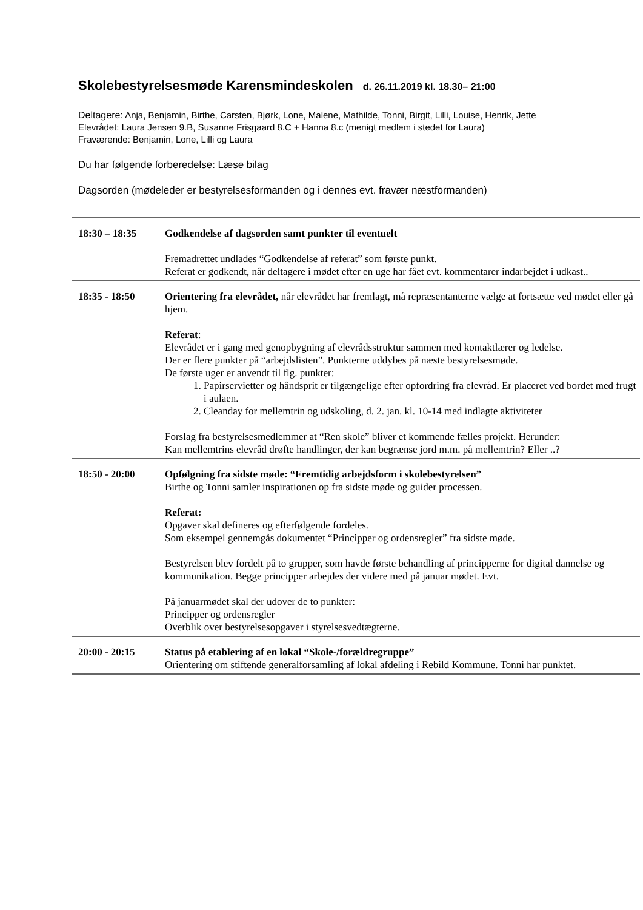Skolebestyrelsesmøde Karensmindeskolen d. 26.11.2019 kl. 18.30– 21:00
Deltagere: Anja, Benjamin, Birthe, Carsten, Bjørk, Lone, Malene, Mathilde, Tonni, Birgit, Lilli, Louise, Henrik, Jette
Elevrådet: Laura Jensen 9.B, Susanne Frisgaard 8.C + Hanna 8.c (menigt medlem i stedet for Laura)
Fraværende: Benjamin, Lone, Lilli og Laura
Du har følgende forberedelse: Læse bilag
Dagsorden (mødeleder er bestyrelsesformanden og i dennes evt. fravær næstformanden)
| 18:30 – 18:35 | Godkendelse af dagsorden samt punkter til eventuelt Fremadrettet undlades “Godkendelse af referat” som første punkt. Referat er godkendt, når deltagere i mødet efter en uge har fået evt. kommentarer indarbejdet i udkast.. |
| 18:35 - 18:50 | Orientering fra elevrådet, når elevrådet har fremlagt, må repræsentanterne vælge at fortsætte ved mødet eller gå hjem. Referat : Elevrådet er i gang med genopbygning af elevrådsstruktur sammen med kontaktlærer og ledelse. Der er flere punkter på “arbejdslisten”. Punkterne uddybes på næste bestyrelsesmøde. De første uger er anvendt til flg. punkter: 1. Papirservietter og håndsprit er tilgængelige efter opfordring fra elevråd. Er placeret ved bordet med frugt i aulaen. 2. Cleanday for mellemtrin og udskoling, d. 2. jan. kl. 10-14 med indlagte aktiviteter Forslag fra bestyrelsesmedlemmer at “Ren skole” bliver et kommende fælles projekt. Herunder: Kan mellemtrins elevråd drøfte handlinger, der kan begrænse jord m.m. på mellemtrin? Eller ..? |
| 18:50 - 20:00 | Opfølgning fra sidste møde: “Fremtidig arbejdsform i skolebestyrelsen” Birthe og Tonni samler inspirationen op fra sidste møde og guider processen. Referat: Opgaver skal defineres og efterfølgende fordeles. Som eksempel gennemgås dokumentet “Principper og ordensregler” fra sidste møde. Bestyrelsen blev fordelt på to grupper, som havde første behandling af principperne for digital dannelse og kommunikation. Begge principper arbejdes der videre med på januar mødet. Evt. På januarmødet skal der udover de to punkter: Principper og ordensregler Overblik over bestyrelsesopgaver i styrelsesvedtægterne. |
| 20:00 - 20:15 | Status på etablering af en lokal “Skole-/forældregruppe” Orientering om stiftende generalforsamling af lokal afdeling i Rebild Kommune. Tonni har punktet. |